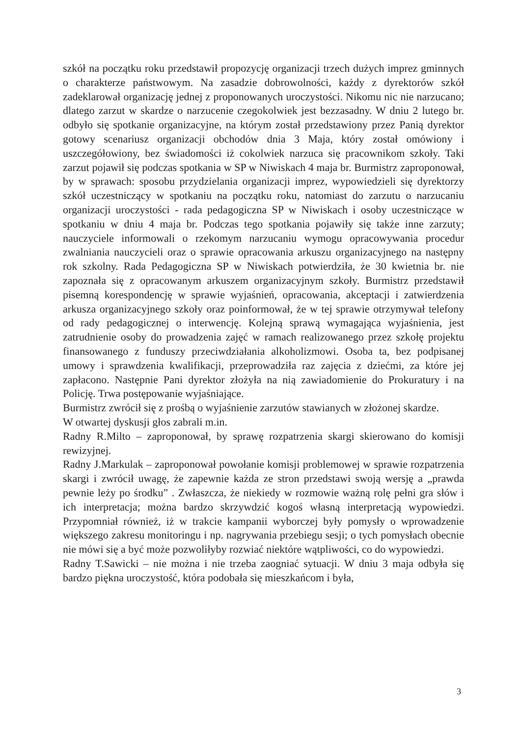szkół na początku roku przedstawił propozycję organizacji trzech dużych imprez gminnych o charakterze państwowym. Na zasadzie dobrowolności, każdy z dyrektorów szkół zadeklarował organizację jednej z proponowanych uroczystości. Nikomu nic nie narzucano; dlatego zarzut w skardze o narzucenie czegokolwiek jest bezzasadny. W dniu 2 lutego br. odbyło się spotkanie organizacyjne, na którym został przedstawiony przez Panią dyrektor gotowy scenariusz organizacji obchodów dnia 3 Maja, który został omówiony i uszczegółowiony, bez świadomości iż cokolwiek narzuca się pracownikom szkoły. Taki zarzut pojawił się podczas spotkania w SP w Niwiskach 4 maja br. Burmistrz zaproponował, by w sprawach: sposobu przydzielania organizacji imprez, wypowiedzieli się dyrektorzy szkół uczestniczący w spotkaniu na początku roku, natomiast do zarzutu o narzucaniu organizacji uroczystości - rada pedagogiczna SP w Niwiskach i osoby uczestniczące w spotkaniu w dniu 4 maja br. Podczas tego spotkania pojawiły się także inne zarzuty; nauczyciele informowali o rzekomym narzucaniu wymogu opracowywania procedur zwalniania nauczycieli oraz o sprawie opracowania arkuszu organizacyjnego na następny rok szkolny. Rada Pedagogiczna SP w Niwiskach potwierdziła, że 30 kwietnia br. nie zapoznała się z opracowanym arkuszem organizacyjnym szkoły. Burmistrz przedstawił pisemną korespondencję w sprawie wyjaśnień, opracowania, akceptacji i zatwierdzenia arkusza organizacyjnego szkoły oraz poinformował, że w tej sprawie otrzymywał telefony od rady pedagogicznej o interwencję. Kolejną sprawą wymagająca wyjaśnienia, jest zatrudnienie osoby do prowadzenia zajęć w ramach realizowanego przez szkołę projektu finansowanego z funduszy przeciwdziałania alkoholizmowi. Osoba ta, bez podpisanej umowy i sprawdzenia kwalifikacji, przeprowadziła raz zajęcia z dziećmi, za które jej zapłacono. Następnie Pani dyrektor złożyła na nią zawiadomienie do Prokuratury i na Policję. Trwa postępowanie wyjaśniające.
Burmistrz zwrócił się z prośbą o wyjaśnienie zarzutów stawianych w złożonej skardze.
W otwartej dyskusji głos zabrali m.in.
Radny R.Milto – zaproponował, by sprawę rozpatrzenia skargi skierowano do komisji rewizyjnej.
Radny J.Markulak – zaproponował powołanie komisji problemowej w sprawie rozpatrzenia skargi i zwrócił uwagę, że zapewnie każda ze stron przedstawi swoją wersję a „prawda pewnie leży po środku” . Zwłaszcza, że niekiedy w rozmowie ważną rolę pełni gra słów i ich interpretacja; można bardzo skrzywdzić kogoś własną interpretacją wypowiedzi. Przypomniał również, iż w trakcie kampanii wyborczej były pomysły o wprowadzenie większego zakresu monitoringu i np. nagrywania przebiegu sesji; o tych pomysłach obecnie nie mówi się a być może pozwoliłyby rozwiać niektóre wątpliwości, co do wypowiedzi.
Radny T.Sawicki – nie można i nie trzeba zaogniać sytuacji. W dniu 3 maja odbyła się bardzo piękna uroczystość, która podobała się mieszkańcom i była,
3